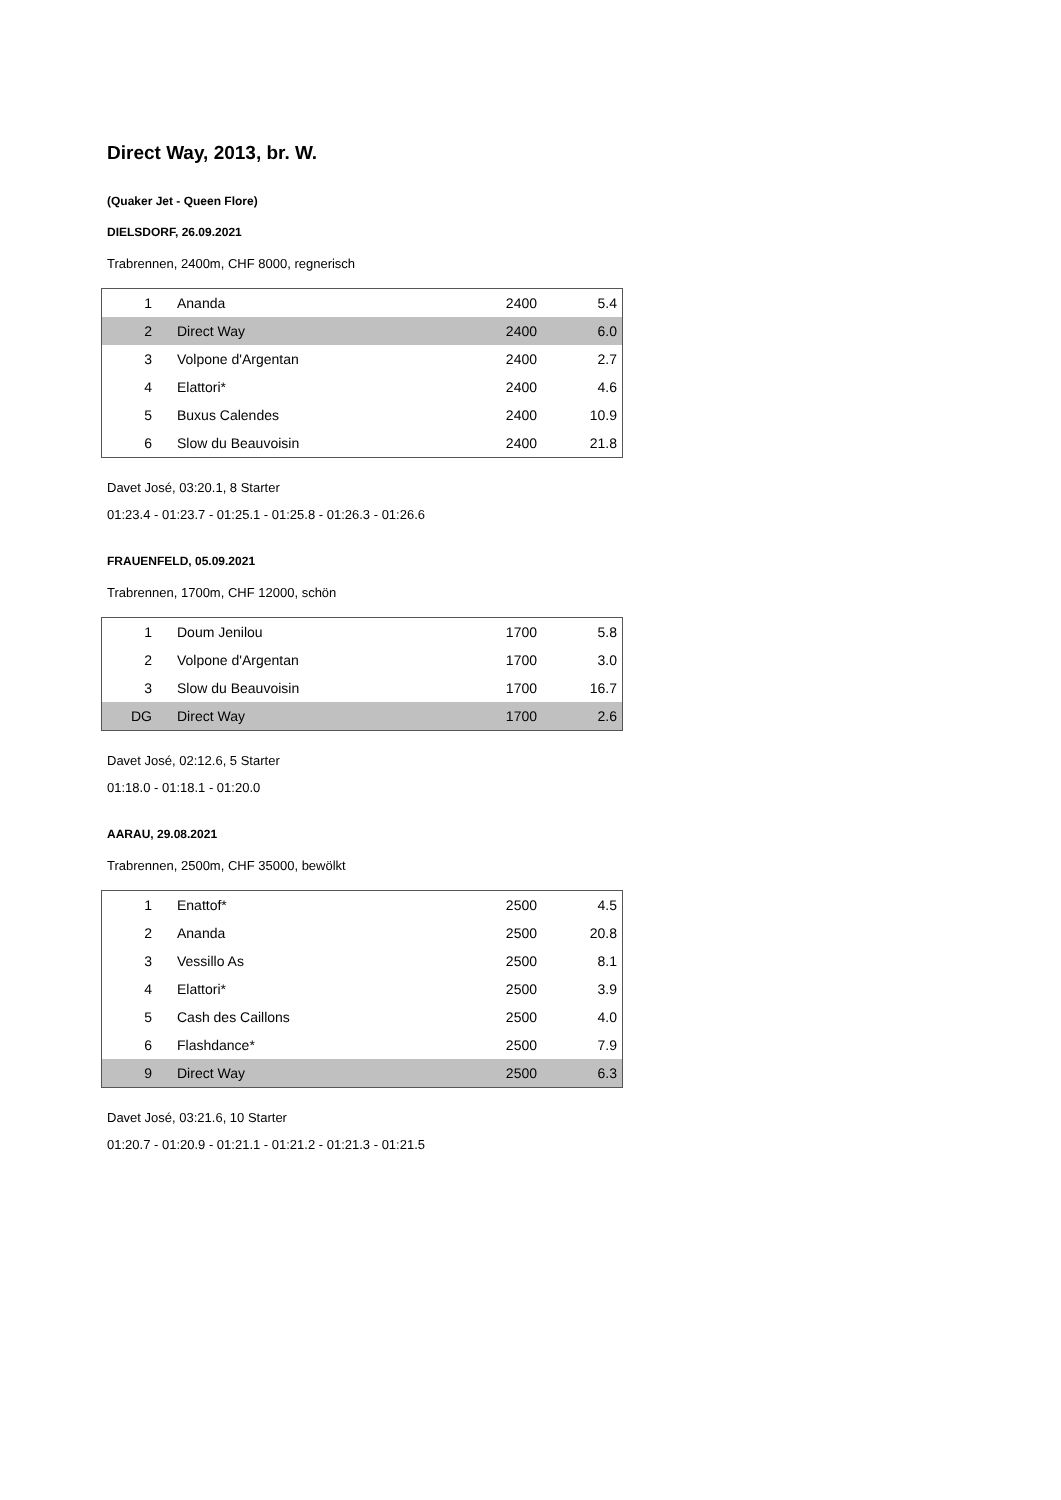Direct Way, 2013, br. W.
(Quaker Jet - Queen Flore)
DIELSDORF, 26.09.2021
Trabrennen, 2400m, CHF 8000, regnerisch
| 1 | Ananda | 2400 | 5.4 |
| 2 | Direct Way | 2400 | 6.0 |
| 3 | Volpone d'Argentan | 2400 | 2.7 |
| 4 | Elattori* | 2400 | 4.6 |
| 5 | Buxus Calendes | 2400 | 10.9 |
| 6 | Slow du Beauvoisin | 2400 | 21.8 |
Davet José, 03:20.1, 8 Starter
01:23.4 - 01:23.7 - 01:25.1 - 01:25.8 - 01:26.3 - 01:26.6
FRAUENFELD, 05.09.2021
Trabrennen, 1700m, CHF 12000, schön
| 1 | Doum Jenilou | 1700 | 5.8 |
| 2 | Volpone d'Argentan | 1700 | 3.0 |
| 3 | Slow du Beauvoisin | 1700 | 16.7 |
| DG | Direct Way | 1700 | 2.6 |
Davet José, 02:12.6, 5 Starter
01:18.0 - 01:18.1 - 01:20.0
AARAU, 29.08.2021
Trabrennen, 2500m, CHF 35000, bewölkt
| 1 | Enattof* | 2500 | 4.5 |
| 2 | Ananda | 2500 | 20.8 |
| 3 | Vessillo As | 2500 | 8.1 |
| 4 | Elattori* | 2500 | 3.9 |
| 5 | Cash des Caillons | 2500 | 4.0 |
| 6 | Flashdance* | 2500 | 7.9 |
| 9 | Direct Way | 2500 | 6.3 |
Davet José, 03:21.6, 10 Starter
01:20.7 - 01:20.9 - 01:21.1 - 01:21.2 - 01:21.3 - 01:21.5